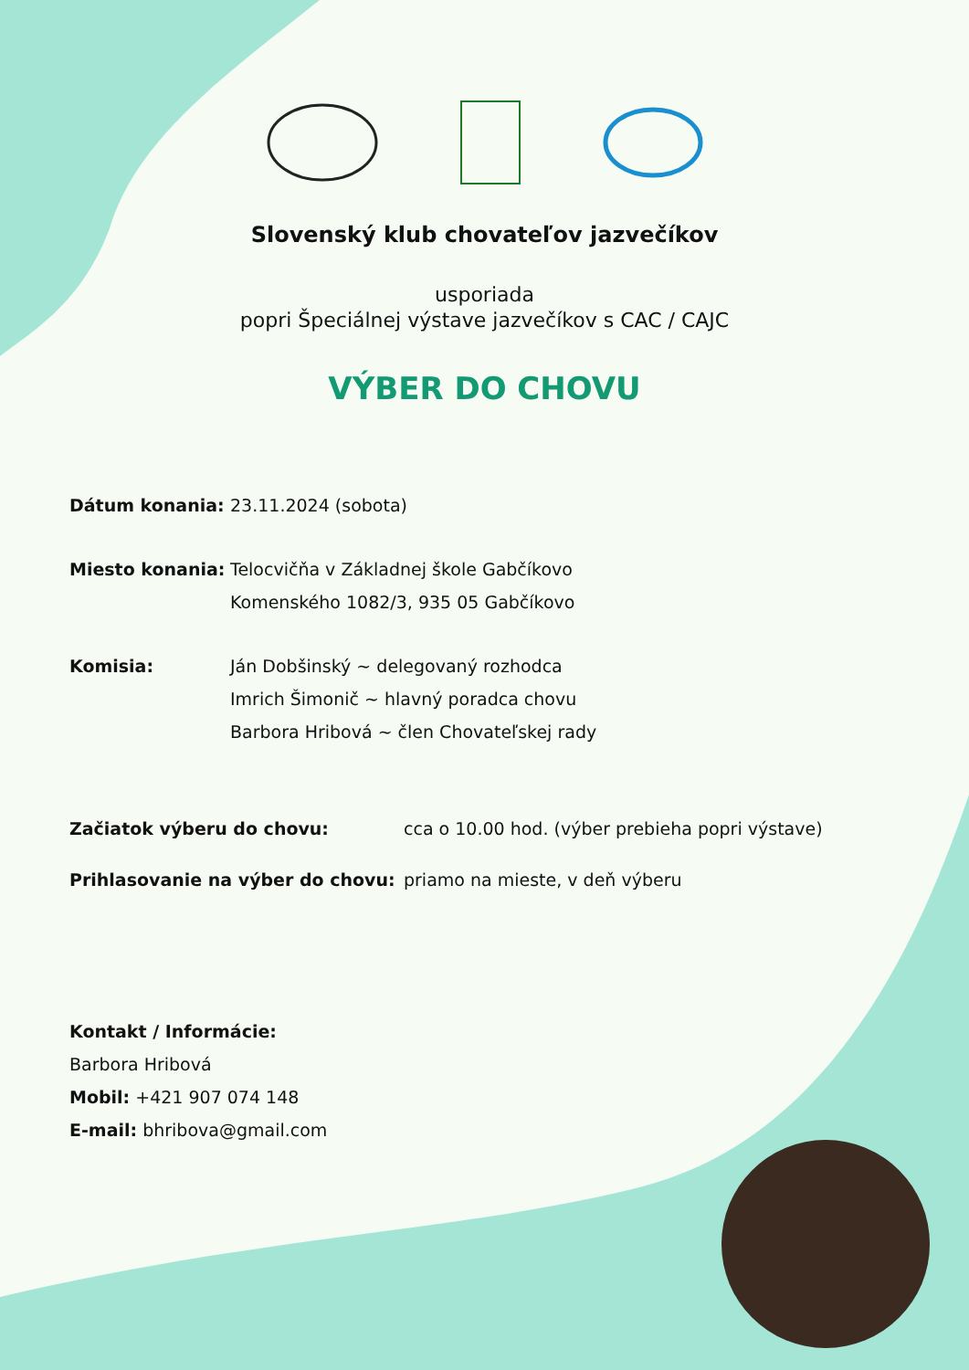Slovenský klub chovateľov jazvečíkov
usporiada
popri Špeciálnej výstave jazvečíkov s CAC / CAJC
VÝBER DO CHOVU
Dátum konania: 23.11.2024 (sobota)
Miesto konania: Telocvičňa v Základnej škole Gabčíkovo
Komenského 1082/3, 935 05 Gabčíkovo
Komisia: Ján Dobšinský ~ delegovaný rozhodca
Imrich Šimonič ~ hlavný poradca chovu
Barbora Hribová ~ člen Chovateľskej rady
Začiatok výberu do chovu: cca o 10.00 hod. (výber prebieha popri výstave)
Prihlasovanie na výber do chovu: priamo na mieste, v deň výberu
Kontakt / Informácie:
Barbora Hribová
Mobil: +421 907 074 148
E-mail: bhribova@gmail.com